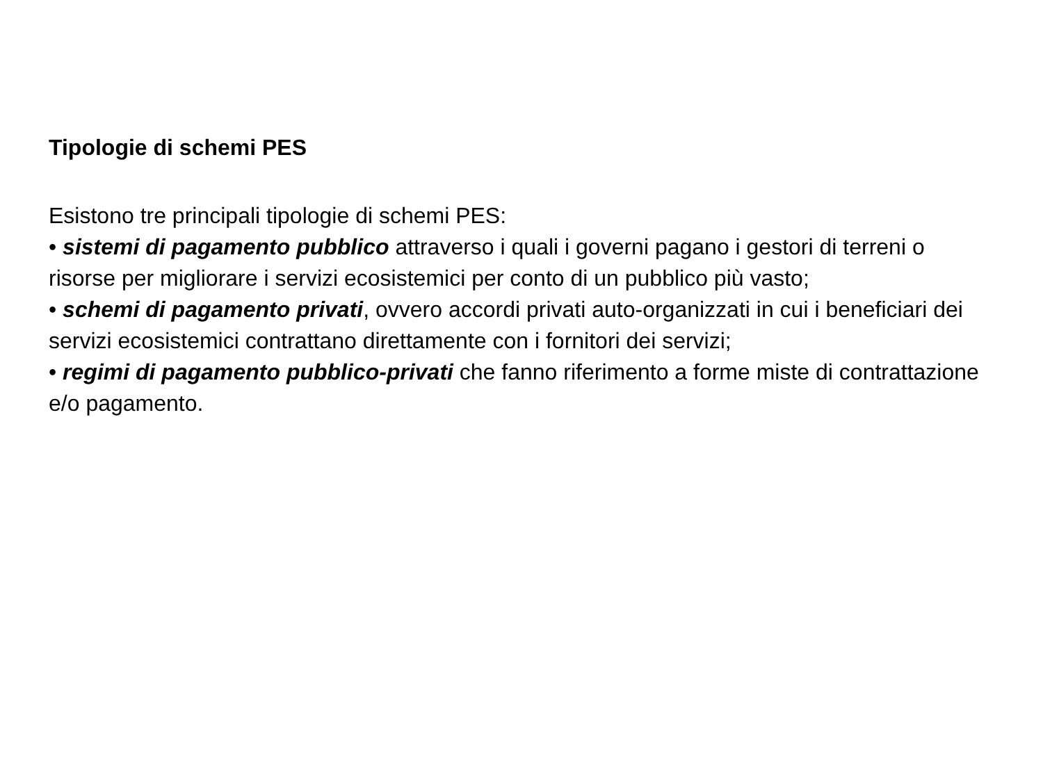Tipologie di schemi PES
Esistono tre principali tipologie di schemi PES:
• sistemi di pagamento pubblico attraverso i quali i governi pagano i gestori di terreni o risorse per migliorare i servizi ecosistemici per conto di un pubblico più vasto;
• schemi di pagamento privati, ovvero accordi privati auto-organizzati in cui i beneficiari dei servizi ecosistemici contrattano direttamente con i fornitori dei servizi;
• regimi di pagamento pubblico-privati che fanno riferimento a forme miste di contrattazione e/o pagamento.